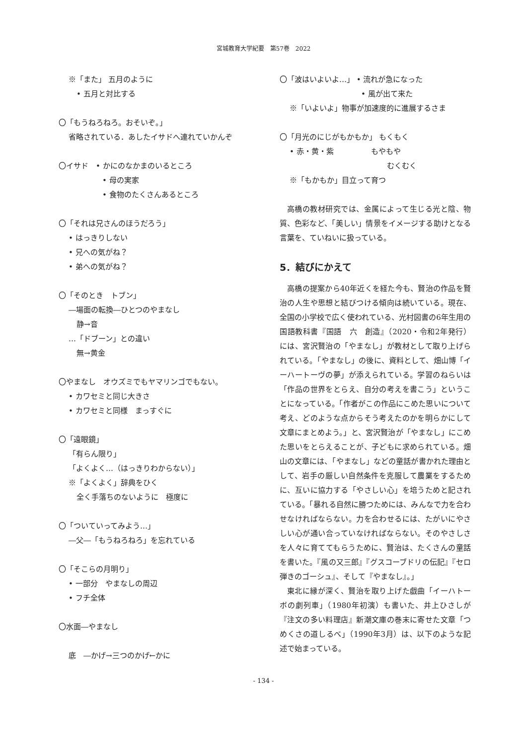宮城教育大学紀要　第57巻　2022
※「また」 五月のように
• 五月と対比する
〇「もうねろねろ。おそいぞ。」
省略されている．あしたイサドへ連れていかんぞ
〇イサド　• かにのなかまのいるところ
• 母の実家
• 食物のたくさんあるところ
〇「それは兄さんのほうだろう」
• はっきりしない
• 兄への気がね？
• 弟への気がね？
〇「そのとき　トブン」
―場面の転換―ひとつのやまなし
静→音
…「ドブーン」との違い
無→黄金
〇やまなし　オウズミでもヤマリンゴでもない。
• カワセミと同じ大きさ
• カワセミと同様　まっすぐに
〇「遠眼鏡」
「有らん限り」
「よくよく…（はっきりわからない）」
※「よくよく」辞典をひく
全く手落ちのないように　極度に
〇「ついていってみよう…」
―父―「もうねろねろ」を忘れている
〇「そこらの月明り」
• 一部分　やまなしの周辺
• フチ全体
〇水面―やまなし
底　―かげ→三つのかげ←かに
〇「波はいよいよ…」 • 流れが急になった
• 風が出て来た
※「いよいよ」物事が加速度的に進展するさま
〇「月光のにじがもかもか」 もくもく
• 赤・黄・紫　　　　　もやもや
むくむく
※「もかもか」目立って育つ
高橋の教材研究では、金属によって生じる光と陰、物質、色彩など、「美しい」情景をイメージする助けとなる言葉を、ていねいに扱っている。
5．結びにかえて
高橋の提案から40年近くを経た今も、賢治の作品を賢治の人生や思想と結びつける傾向は続いている。現在、全国の小学校で広く使われている、光村図書の6年生用の国語教科書『国語　六　創造』（2020・令和2年発行）には、宮沢賢治の「やまなし」が教材として取り上げられている。「やまなし」の後に、資料として、畑山博「イーハートーヴの夢」が添えられている。学習のねらいは「作品の世界をとらえ、自分の考えを書こう」ということになっている。「作者がこの作品にこめた思いについて考え、どのような点からそう考えたのかを明らかにして文章にまとめよう。」と、宮沢賢治が「やまなし」にこめた思いをとらえることが、子どもに求められている。畑山の文章には、「やまなし」などの童話が書かれた理由として、岩手の厳しい自然条件を克服して農業をするために、互いに協力する「やさしい心」を培うためと記されている。「暴れる自然に勝つためには、みんなで力を合わせなければならない。力を合わせるには、たがいにやさしい心が通い合っていなければならない。そのやさしさを人々に育ててもらうために、賢治は、たくさんの童話を書いた。『風の又三郎』『グスコーブドリの伝記』『セロ弾きのゴーシュ』、そして『やまなし』。」
東北に縁が深く、賢治を取り上げた戯曲「イーハトーボの劇列車」（1980年初演）も書いた、井上ひさしが『注文の多い料理店』新潮文庫の巻末に寄せた文章「つめくさの道しるべ」（1990年3月）は、以下のような記述で始まっている。
- 134 -